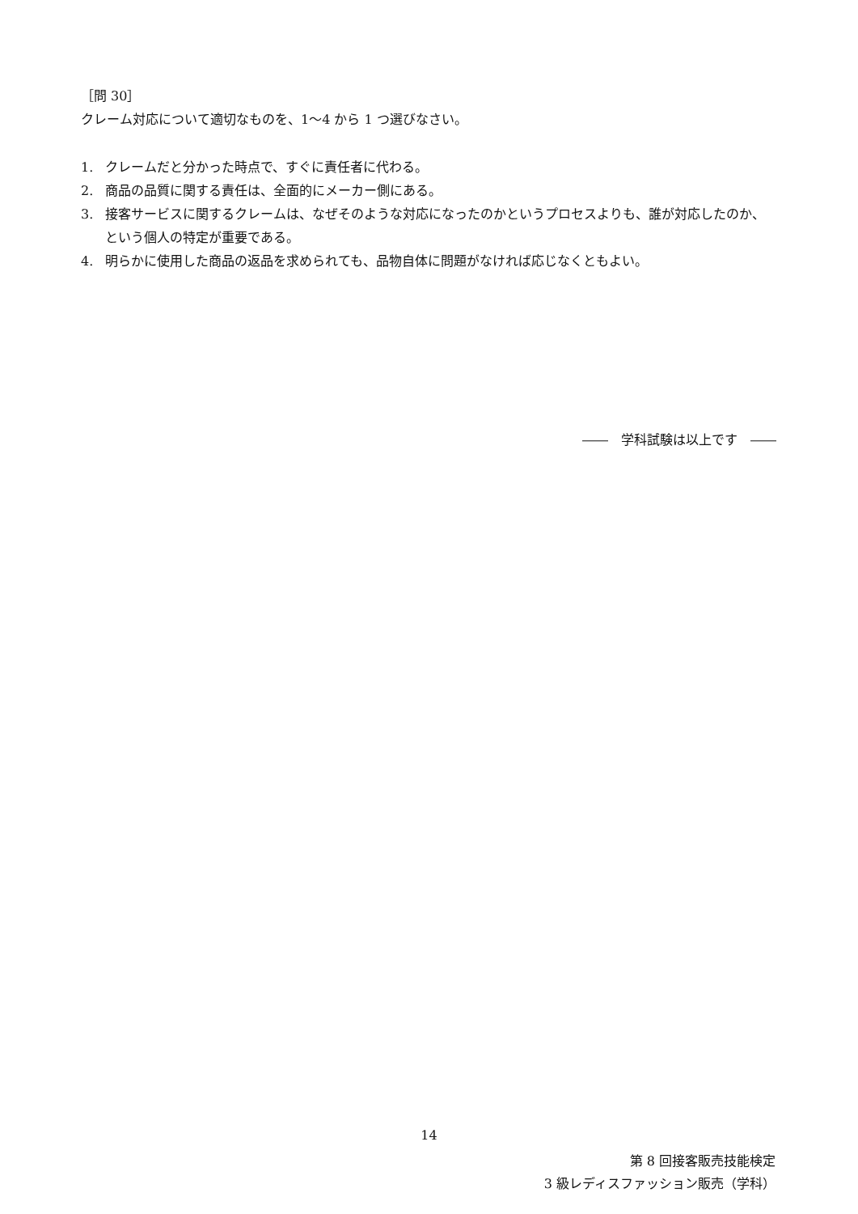［問 30］
クレーム対応について適切なものを、1～4 から 1 つ選びなさい。
1. クレームだと分かった時点で、すぐに責任者に代わる。
2. 商品の品質に関する責任は、全面的にメーカー側にある。
3. 接客サービスに関するクレームは、なぜそのような対応になったのかというプロセスよりも、誰が対応したのか、という個人の特定が重要である。
4. 明らかに使用した商品の返品を求められても、品物自体に問題がなければ応じなくともよい。
――　学科試験は以上です　――
14
第 8 回接客販売技能検定
3 級レディスファッション販売（学科）